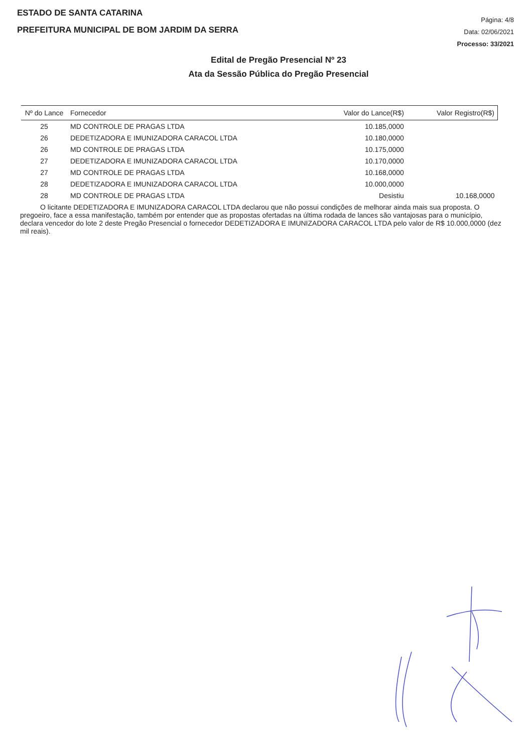ESTADO DE SANTA CATARINA
PREFEITURA MUNICIPAL DE BOM JARDIM DA SERRA
Página: 4/8
Data: 02/06/2021
Processo: 33/2021
Edital de Pregão Presencial Nº 23
Ata da Sessão Pública do Pregão Presencial
| Nº do Lance | Fornecedor | Valor do Lance(R$) | Valor Registro(R$) |
| --- | --- | --- | --- |
| 25 | MD CONTROLE DE PRAGAS LTDA | 10.185,0000 | |
| 26 | DEDETIZADORA E IMUNIZADORA CARACOL LTDA | 10.180,0000 | |
| 26 | MD CONTROLE DE PRAGAS LTDA | 10.175,0000 | |
| 27 | DEDETIZADORA E IMUNIZADORA CARACOL LTDA | 10.170,0000 | |
| 27 | MD CONTROLE DE PRAGAS LTDA | 10.168,0000 | |
| 28 | DEDETIZADORA E IMUNIZADORA CARACOL LTDA | 10.000,0000 | |
| 28 | MD CONTROLE DE PRAGAS LTDA | Desistiu | 10.168,0000 |
O licitante DEDETIZADORA E IMUNIZADORA CARACOL LTDA declarou que não possui condições de melhorar ainda mais sua proposta. O pregoeiro, face a essa manifestação, também por entender que as propostas ofertadas na última rodada de lances são vantajosas para o município, declara vencedor do lote 2 deste Pregão Presencial o fornecedor DEDETIZADORA E IMUNIZADORA CARACOL LTDA pelo valor de R$ 10.000,0000 (dez mil reais).